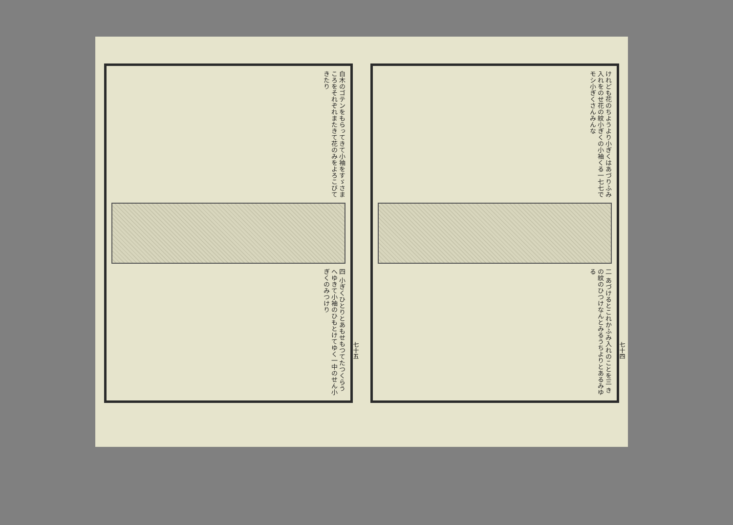白木のゴテンをもらってきて小袖をすゞさまころをそれぞれまたきて花のみをよろこびてきたり
四 小ぎくひとりとあもせもつてたつくらうへゆきて小袖のひもとけてゆく一中のせん小ぎくのみつけり
七十五
けれども花のちようより小ぎくはあづりふみ入れをのせ花の紋小ぎくの小袖くる一七七でモシ小ぎくさんみんな
二 あづけるとこれかふみ入れのことを三 きの紋のひつけなんとみるうちよりとあるみゆる
七十四